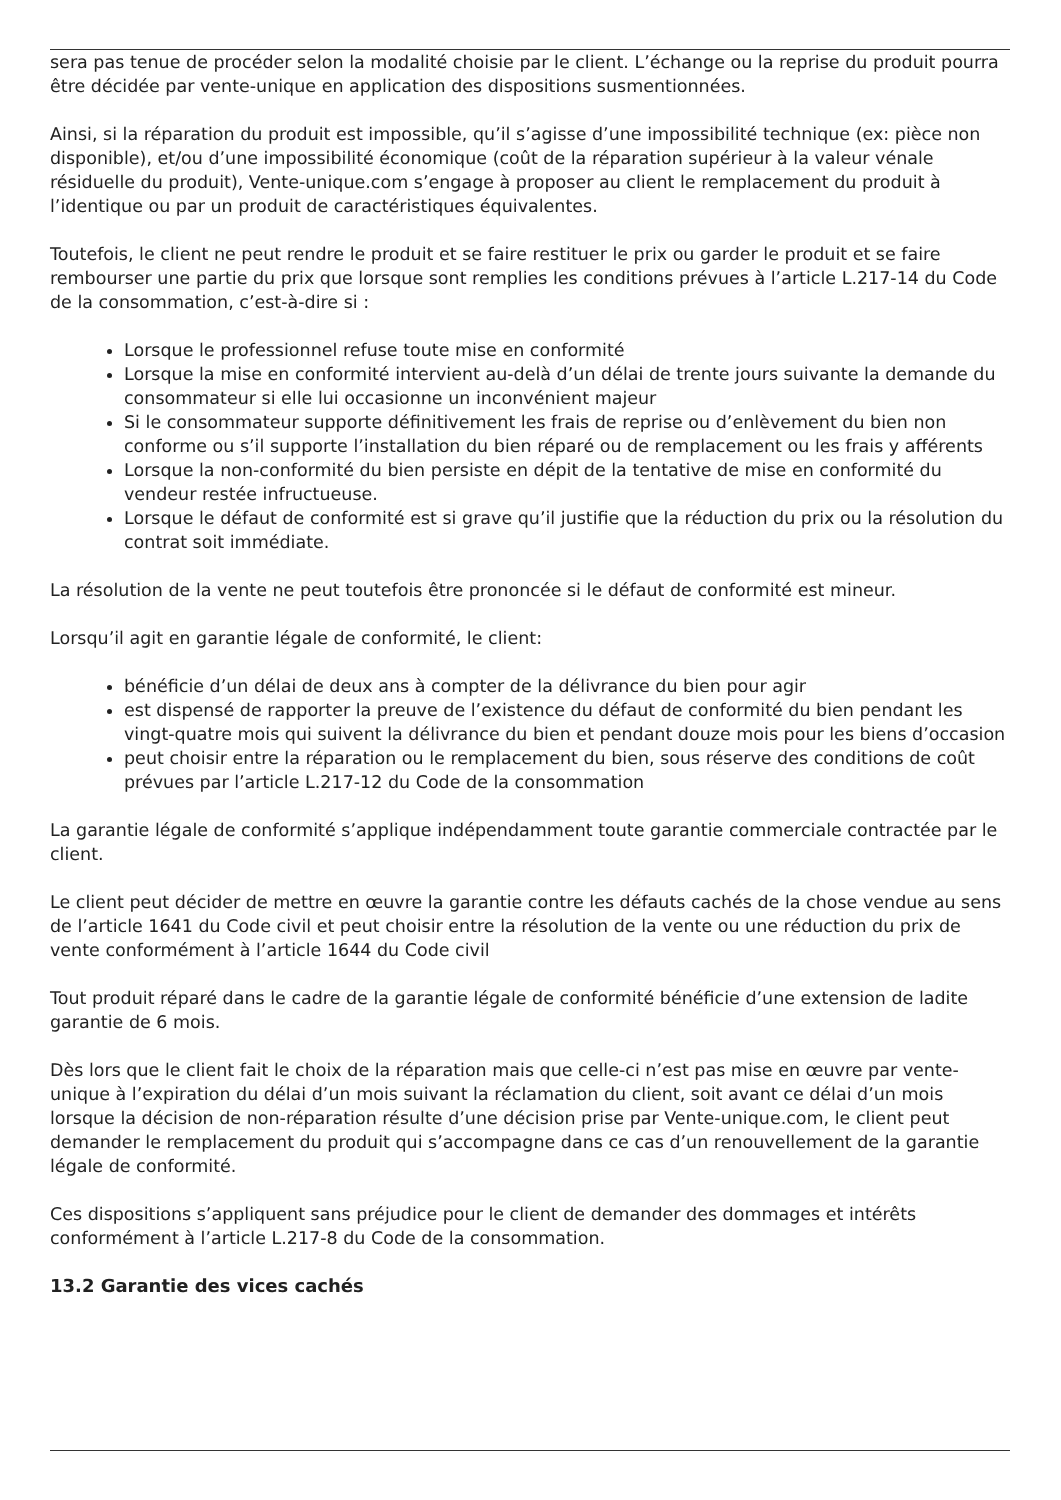sera pas tenue de procéder selon la modalité choisie par le client. L’échange ou la reprise du produit pourra être décidée par vente-unique en application des dispositions susmentionnées.
Ainsi, si la réparation du produit est impossible, qu’il s’agisse d’une impossibilité technique (ex: pièce non disponible), et/ou d’une impossibilité économique (coût de la réparation supérieur à la valeur vénale résiduelle du produit), Vente-unique.com s’engage à proposer au client le remplacement du produit à l’identique ou par un produit de caractéristiques équivalentes.
Toutefois, le client ne peut rendre le produit et se faire restituer le prix ou garder le produit et se faire rembourser une partie du prix que lorsque sont remplies les conditions prévues à l’article L.217-14 du Code de la consommation, c’est-à-dire si :
Lorsque le professionnel refuse toute mise en conformité
Lorsque la mise en conformité intervient au-delà d’un délai de trente jours suivante la demande du consommateur si elle lui occasionne un inconvénient majeur
Si le consommateur supporte définitivement les frais de reprise ou d’enlèvement du bien non conforme ou s’il supporte l’installation du bien réparé ou de remplacement ou les frais y afférents
Lorsque la non-conformité du bien persiste en dépit de la tentative de mise en conformité du vendeur restée infructueuse.
Lorsque le défaut de conformité est si grave qu’il justifie que la réduction du prix ou la résolution du contrat soit immédiate.
La résolution de la vente ne peut toutefois être prononcée si le défaut de conformité est mineur.
Lorsqu’il agit en garantie légale de conformité, le client:
bénéficie d’un délai de deux ans à compter de la délivrance du bien pour agir
est dispensé de rapporter la preuve de l’existence du défaut de conformité du bien pendant les vingt-quatre mois qui suivent la délivrance du bien et pendant douze mois pour les biens d’occasion
peut choisir entre la réparation ou le remplacement du bien, sous réserve des conditions de coût prévues par l’article L.217-12 du Code de la consommation
La garantie légale de conformité s’applique indépendamment toute garantie commerciale contractée par le client.
Le client peut décider de mettre en œuvre la garantie contre les défauts cachés de la chose vendue au sens de l’article 1641 du Code civil et peut choisir entre la résolution de la vente ou une réduction du prix de vente conformément à l’article 1644 du Code civil
Tout produit réparé dans le cadre de la garantie légale de conformité bénéficie d’une extension de ladite garantie de 6 mois.
Dès lors que le client fait le choix de la réparation mais que celle-ci n’est pas mise en œuvre par vente-unique à l’expiration du délai d’un mois suivant la réclamation du client, soit avant ce délai d’un mois lorsque la décision de non-réparation résulte d’une décision prise par Vente-unique.com, le client peut demander le remplacement du produit qui s’accompagne dans ce cas d’un renouvellement de la garantie légale de conformité.
Ces dispositions s’appliquent sans préjudice pour le client de demander des dommages et intérêts conformément à l’article L.217-8 du Code de la consommation.
13.2 Garantie des vices cachés